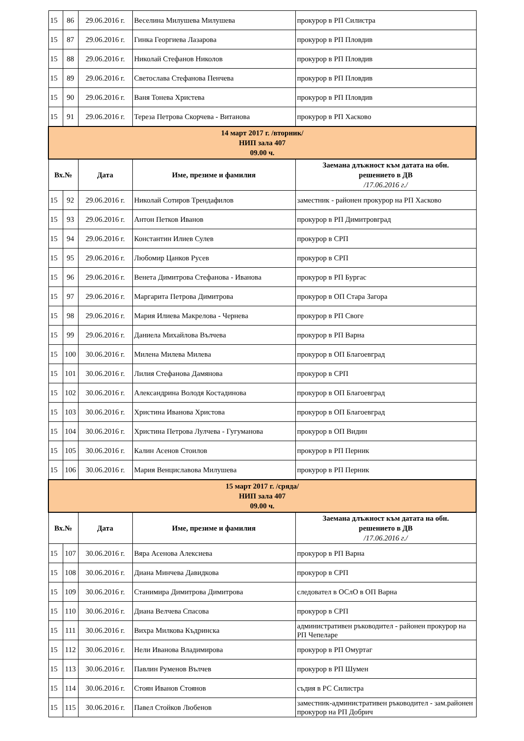| 15 | 86 | 29.06.2016 г. | Веселина Милушева Милушева | прокурор в РП Силистра |
| 15 | 87 | 29.06.2016 г. | Гинка Георгиева Лазарова | прокурор в РП Пловдив |
| 15 | 88 | 29.06.2016 г. | Николай Стефанов Николов | прокурор в РП Пловдив |
| 15 | 89 | 29.06.2016 г. | Светослава Стефанова Пенчева | прокурор в РП Пловдив |
| 15 | 90 | 29.06.2016 г. | Ваня Тонева Христева | прокурор в РП Пловдив |
| 15 | 91 | 29.06.2016 г. | Тереза Петрова Скорчева - Витанова | прокурор в РП Хасково |
| 14 март 2017 г. /вторник/ НИП зала 407 09.00 ч. | | | | |
| Вх.№ | | Дата | Име, презиме и фамилия | Заемана длъжност към датата на обн. решението в ДВ /17.06.2016 г./ |
| 15 | 92 | 29.06.2016 г. | Николай Сотиров Трендафилов | заместник - районен прокурор на РП Хасково |
| 15 | 93 | 29.06.2016 г. | Антон Петков Иванов | прокурор в РП Димитровград |
| 15 | 94 | 29.06.2016 г. | Константин Илиев Сулев | прокурор в СРП |
| 15 | 95 | 29.06.2016 г. | Любомир Цанков Русев | прокурор в СРП |
| 15 | 96 | 29.06.2016 г. | Венета Димитрова Стефанова - Иванова | прокурор в РП Бургас |
| 15 | 97 | 29.06.2016 г. | Маргарита Петрова Димитрова | прокурор в ОП Стара Загора |
| 15 | 98 | 29.06.2016 г. | Мария Илиева Макрелова - Чернева | прокурор в РП Своге |
| 15 | 99 | 29.06.2016 г. | Даниела Михайлова Вълчева | прокурор в РП Варна |
| 15 | 100 | 30.06.2016 г. | Милена Милева Милева | прокурор в ОП Благоевград |
| 15 | 101 | 30.06.2016 г. | Лилия Стефанова Дамянова | прокурор в СРП |
| 15 | 102 | 30.06.2016 г. | Александрина Володя Костадинова | прокурор в ОП Благоевград |
| 15 | 103 | 30.06.2016 г. | Христина Иванова Христова | прокурор в ОП Благоевград |
| 15 | 104 | 30.06.2016 г. | Христина Петрова Лулчева - Гугуманова | прокурор в ОП Видин |
| 15 | 105 | 30.06.2016 г. | Калин Асенов Стоилов | прокурор в РП Перник |
| 15 | 106 | 30.06.2016 г. | Мария Венциславова Милушева | прокурор в РП Перник |
| 15 март 2017 г. /сряда/ НИП зала 407 09.00 ч. | | | | |
| Вх.№ | | Дата | Име, презиме и фамилия | Заемана длъжност към датата на обн. решението в ДВ /17.06.2016 г./ |
| 15 | 107 | 30.06.2016 г. | Вяра Асенова Алексиева | прокурор в РП Варна |
| 15 | 108 | 30.06.2016 г. | Диана Минчева Давидкова | прокурор в СРП |
| 15 | 109 | 30.06.2016 г. | Станимира Димитрова Димитрова | следовател в ОСлО в ОП Варна |
| 15 | 110 | 30.06.2016 г. | Диана Велчева Спасова | прокурор в СРП |
| 15 | 111 | 30.06.2016 г. | Вихра Милкова Къдринска | административен ръководител - районен прокурор на РП Чепеларе |
| 15 | 112 | 30.06.2016 г. | Нели Иванова Владимирова | прокурор в РП Омуртаг |
| 15 | 113 | 30.06.2016 г. | Павлин Руменов Вълчев | прокурор в РП Шумен |
| 15 | 114 | 30.06.2016 г. | Стоян Иванов Стоянов | съдия в РС Силистра |
| 15 | 115 | 30.06.2016 г. | Павел Стойков Любенов | заместник-административен ръководител - зам.районен прокурор на РП Добрич |